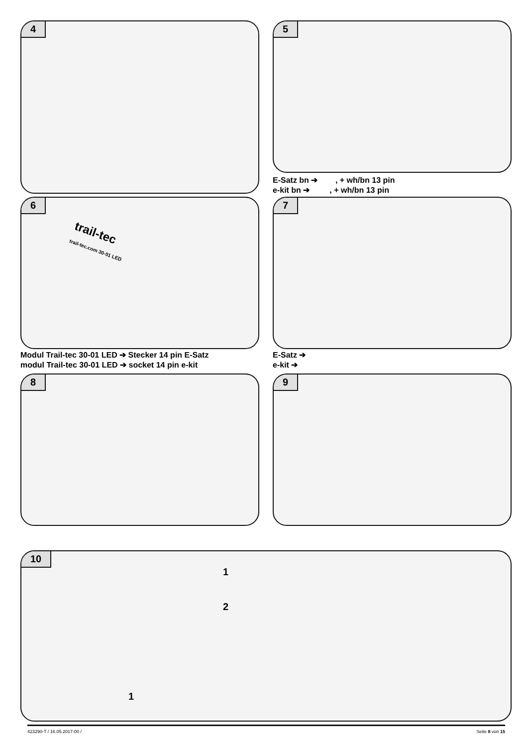4 5
E-Satz bn ➔ , + wh/bn 13 pin
e-kit bn ➔ , + wh/bn 13 pin
6
trail-tec
trail-tec.com 30-01 LED
7
Modul Trail-tec 30-01 LED ➔ Stecker 14 pin E-Satz
modul Trail-tec 30-01 LED ➔ socket 14 pin e-kit
E-Satz ➔
e-kit ➔
8 9
10
1
2
1
423290-T / 16.05.2017-00 / Seite 8 von 15